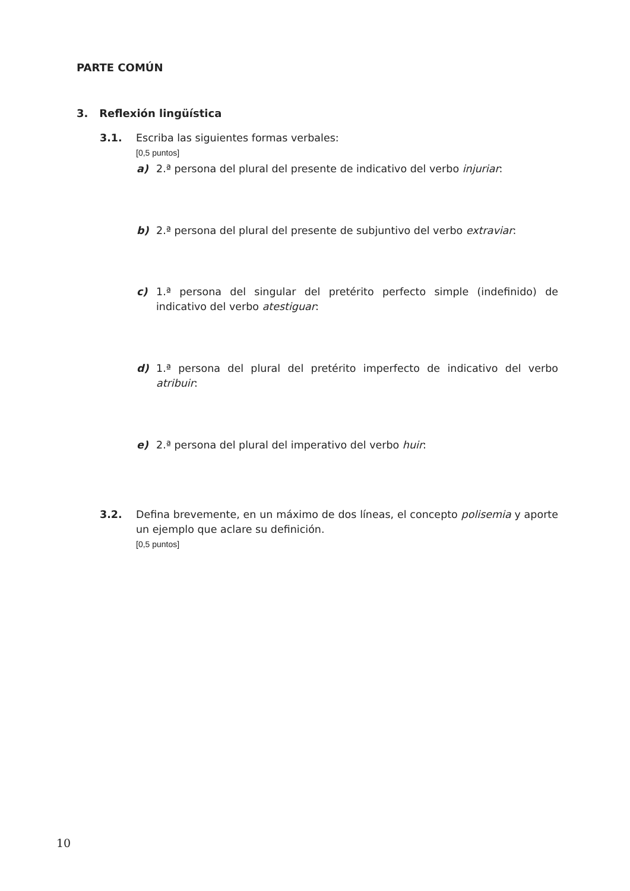PARTE COMÚN
3. Reflexión lingüística
3.1. Escriba las siguientes formas verbales:
[0,5 puntos]
a) 2.ª persona del plural del presente de indicativo del verbo injuriar:
b) 2.ª persona del plural del presente de subjuntivo del verbo extraviar:
c) 1.ª persona del singular del pretérito perfecto simple (indefinido) de indicativo del verbo atestiguar:
d) 1.ª persona del plural del pretérito imperfecto de indicativo del verbo atribuir:
e) 2.ª persona del plural del imperativo del verbo huir:
3.2. Defina brevemente, en un máximo de dos líneas, el concepto polisemia y aporte un ejemplo que aclare su definición.
[0,5 puntos]
10